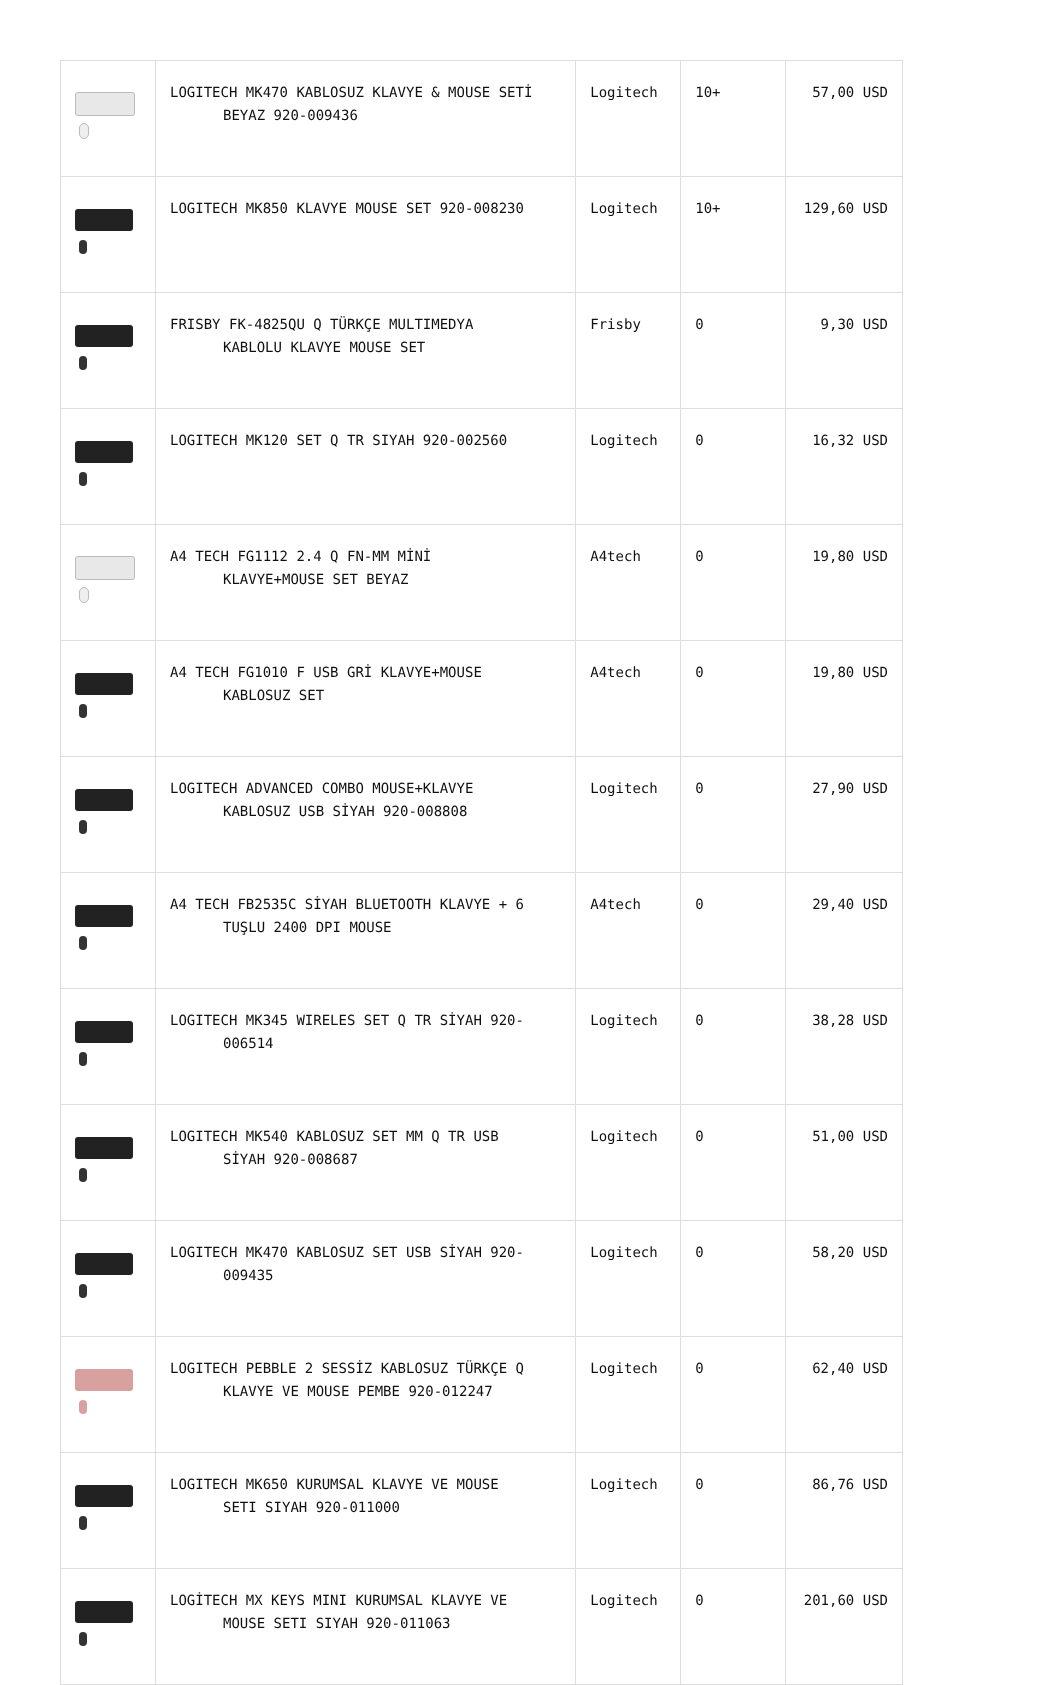| | LOGITECH MK470 KABLOSUZ KLAVYE & MOUSE SETİ BEYAZ 920-009436 | Logitech | 10+ | 57,00 USD |
| | LOGITECH MK850 KLAVYE MOUSE SET 920-008230 | Logitech | 10+ | 129,60 USD |
| | FRISBY FK-4825QU Q TÜRKÇE MULTIMEDYA KABLOLU KLAVYE MOUSE SET | Frisby | 0 | 9,30 USD |
| | LOGITECH MK120 SET Q TR SIYAH 920-002560 | Logitech | 0 | 16,32 USD |
| | A4 TECH FG1112 2.4 Q FN-MM MİNİ KLAVYE+MOUSE SET BEYAZ | A4tech | 0 | 19,80 USD |
| | A4 TECH FG1010 F USB GRİ KLAVYE+MOUSE KABLOSUZ SET | A4tech | 0 | 19,80 USD |
| | LOGITECH ADVANCED COMBO MOUSE+KLAVYE KABLOSUZ USB SİYAH 920-008808 | Logitech | 0 | 27,90 USD |
| | A4 TECH FB2535C SİYAH BLUETOOTH KLAVYE + 6 TUŞLU 2400 DPI MOUSE | A4tech | 0 | 29,40 USD |
| | LOGITECH MK345 WIRELES SET Q TR SİYAH 920- 006514 | Logitech | 0 | 38,28 USD |
| | LOGITECH MK540 KABLOSUZ SET MM Q TR USB SİYAH 920-008687 | Logitech | 0 | 51,00 USD |
| | LOGITECH MK470 KABLOSUZ SET USB SİYAH 920- 009435 | Logitech | 0 | 58,20 USD |
| | LOGITECH PEBBLE 2 SESSİZ KABLOSUZ TÜRKÇE Q KLAVYE VE MOUSE PEMBE 920-012247 | Logitech | 0 | 62,40 USD |
| | LOGITECH MK650 KURUMSAL KLAVYE VE MOUSE SETI SIYAH 920-011000 | Logitech | 0 | 86,76 USD |
| | LOGİTECH MX KEYS MINI KURUMSAL KLAVYE VE MOUSE SETI SIYAH 920-011063 | Logitech | 0 | 201,60 USD |